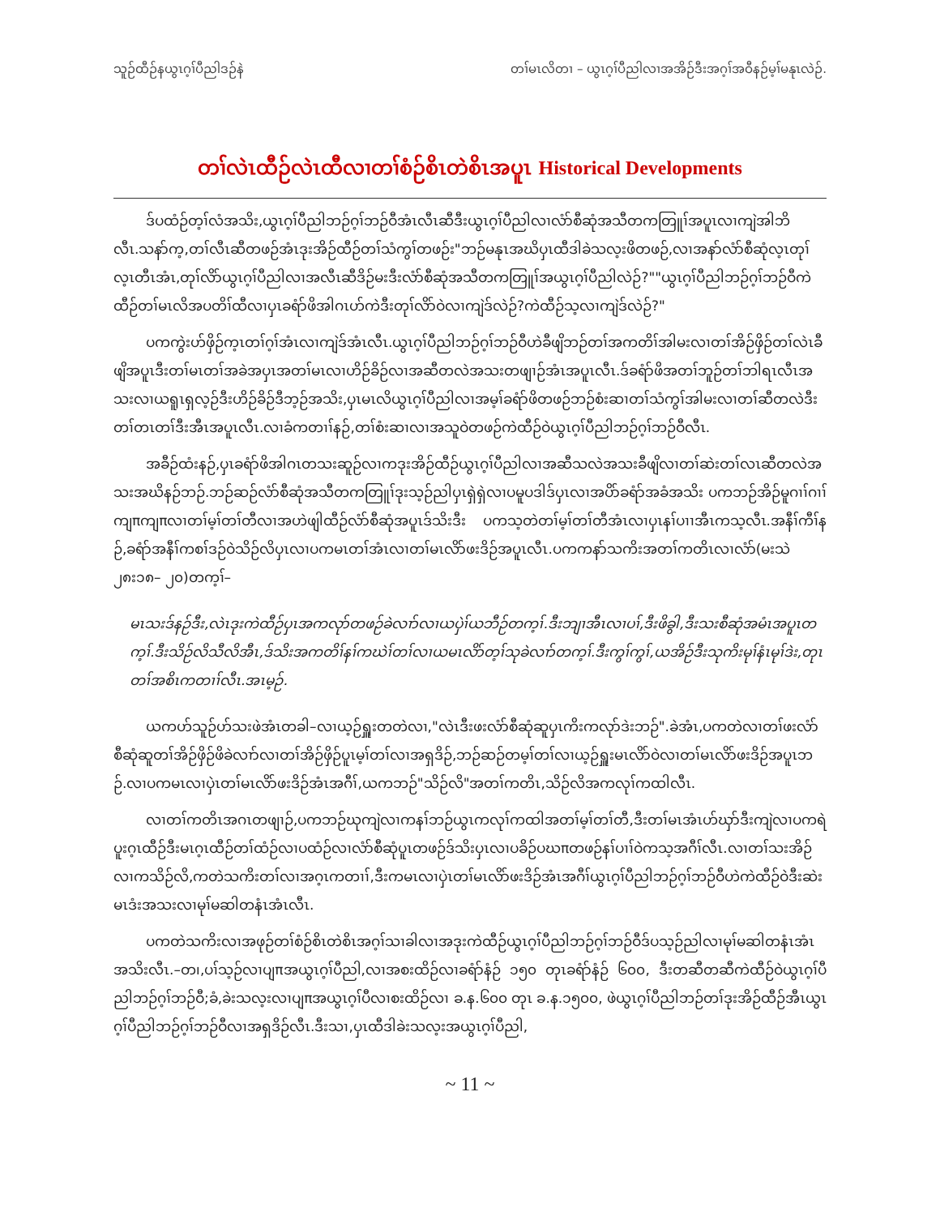သူဉ်ထီဉ်နယွၤဂ့ၢ်ပီညါဒဉ်နဲ တၢ်မၤလိတၢ – ယွၤဂ့ၢ်ပီညါလၢအအိဉ်ဒီးအဂ့ၢ်အဝီနဉ်မ့ၢ်မနုၤလဲဉ်.
တၢ်လဲၤထီဉ်လဲၤထီလၢတၢ်စံဉ်စိၤတဲစိၤအပူၤ Historical Developments
ဒ်ပထံဉ်တ့ၢ်လံအသိး,ယွၤဂ့ၢ်ပီညါဘဉ်ဂ့ၢ်ဘဉ်ဝီအံၤလီၤဆီဒီးယွၤဂ့ၢ်ပီညါလၢလံာ်စီဆုံအသီတကတြူၢ်အပူၤလၢကျဲအါဘိလီၤ.သနာ်က့,တၢ်လီၤဆီတဖဉ်အံၤဒုးအိဉ်ထီဉ်တၢ်သံကွၢ်တဖဉ်း"ဘဉ်မနုၤအဃိပှၤထီဒါခဲသလ့းဖိတဖဉ်,လၢအနာ်လံာ်စီဆုံလ့ၤတုၢ်လ့ၤတီၤအံၤ,တုၢ်လိာ်ယွၤဂ့ၢ်ပီညါလၢအလီၤဆီဒိဉ်မးဒီးလံာ်စီဆုံအသီတကတြူၢ်အယွၤဂ့ၢ်ပီညါလဲဉ်?""ယွၤဂ့ၢ်ပီညါဘဉ်ဂ့ၢ်ဘဉ်ဝီကဲထီဉ်တၢ်မၤလိအပတိၢ်ထီလၢပှၤခရံာ်ဖိအါဂၤဟ်ကဲဒီးတုၢ်လိာ်ဝဲလၢကျဲဒ်လဲဉ်?ကဲထီဉ်သ့လၢကျဲဒ်လဲဉ်?"
ပကကွဲးဟ်ဖှိဉ်က့ၤတၢ်ဂ့ၢ်အံၤလၢကျဲဒ်အံၤလီၤ.ယွၤဂ့ၢ်ပီညါဘဉ်ဂ့ၢ်ဘဉ်ဝီဟဲခီဖျိဘဉ်တၢ်အကတိၢ်အါမးလၢတၢ်အိဉ်ဖှိဉ်တၢ်လဲၤခီဖျိအပူၤဒီးတၢ်မၤတၢ်အခဲအပှၤအတၢ်မၤလၢဟိဉ်ခိဉ်လၢအဆီတလဲအသးတဖျၢဉ်အံၤအပူၤလီၤ.ဒ်ခရံာ်ဖိအတၢ်ဘူဉ်တၢ်ဘါရၤလီၤအသးလၢယရူၤရှလ့ဉ်ဒီးဟိဉ်ခိဉ်ဒီဘ့ဉ်အသိး,ပှၤမၤလိယွၤဂ့ၢ်ပီညါလၢအမ့ၢ်ခရံာ်ဖိတဖဉ်ဘဉ်စံးဆၢတၢ်သံကွၢ်အါမးလၢတၢ်ဆီတလဲဒီးတၢ်တၤတၢ်ဒီးအီၤအပူၤလီၤ.လၢခံကတၢၢ်နဉ်,တၢ်စံးဆၢလၢအသူဝဲတဖဉ်ကဲထီဉ်ဝဲယွၤဂ့ၢ်ပီညါဘဉ်ဂ့ၢ်ဘဉ်ဝီလီၤ.
အခီဉ်ထံးနဉ်,ပှၤခရံာ်ဖိအါဂၤတသးဆူဉ်လၢကဒုးအိဉ်ထီဉ်ယွၤဂ့ၢ်ပီညါလၢအဆီသလဲအသးခီဖျိလၢတၢ်ဆဲးတၢ်လၤဆီတလဲအသးအဃိနဉ်ဘဉ်.ဘဉ်ဆဉ်လံာ်စီဆုံအသီတကတြူၢ်ဒုးသ့ဉ်ညါပှၤရှဲရှဲလၢပမူပဒါဒ်ပှၤလၢအပိာ်ခရံာ်အခံအသိး ပကဘဉ်အိဉ်မူဂၢၢ်ဂၢၢ်ကျπကျπလၢတၢ်မ့ၢ်တၢ်တီလၢအဟဲဖျါထီဉ်လံာ်စီဆုံအပူၤဒ်သိးဒီး ပကသ့တဲတၢ်မ့ၢ်တၢ်တီအံၤလၢပှၤနၢ်ပၢၢအီၤကသ့လီၤ.အနီၢ်ကီၢ်နဉ်,ခရံာ်အနီၢ်ကစၢ်ဒဉ်ဝဲသိဉ်လိပှၤလၢပကမၤတၢ်အံၤလၢတၢ်မၤလိာ်ဖးဒိဉ်အပူၤလီၤ.ပကကနာ်သကိးအတၢ်ကတိၤလၢလံာ်(မးသဲ ၂၈း၁၈– ၂၀)တက့ၢ်–
မၤသးဒ်နဉ်ဒီး,လဲၤဒုးကဲထီဉ်ပှၤအကလုာ်တဖဉ်ခဲလၢာ်လၢယပှဲၢ်ယဘီဉ်တက့ၢ်.ဒီးဘျၢအီၤလၢပၢ်,ဒီးဖိခွါ,ဒီးသးစီဆုံအမံၤအပူၤတက့ၢ်.ဒီးသိဉ်လိသီလိအီၤ,ဒ်သိးအကတိၢ်နၢ်ကဃဲၢ်တၢ်လၢယမၤလိာ်တ့ၢ်သုခဲလၢာ်တက့ၢ်.ဒီးကွၢ်ကွၢ်,ယအိဉ်ဒီးသုကိးမုၢ်နံၤမုၢ်ဒဲး,တုၤတၢ်အစိၤကတၢၢ်လီၤ.အၤမ့ဉ်.
ယကဟ်သူဉ်ဟ်သးဖဲအံၤတခါ–လၢယ့ဉ်ရှူးတတဲလၢ,"လဲၤဒီးဖးလံာ်စီဆုံဆူပှၤကိးကလုာ်ဒဲးဘဉ်".ခဲအံၤ,ပကတဲလၢတၢ်ဖးလံာ်စီဆုံဆူတၢ်အိဉ်ဖှိဉ်ဖိခဲလၢာ်လၢတၢ်အိဉ်ဖှိဉ်ပူၤမ့ၢ်တၢ်လၢအရှဒိဉ်,ဘဉ်ဆဉ်တမ့ၢ်တၢ်လၢယ့ဉ်ရှူးမၤလိာ်ဝဲလၢတၢ်မၤလိာ်ဖးဒိဉ်အပူၤဘဉ်.လၢပကမၤလၢပှဲၤတၢ်မၤလိာ်ဖးဒိဉ်အံၤအဂီၢ်,ယကဘဉ်"သိဉ်လိ"အတၢ်ကတိၤ,သိဉ်လိအကလုၢ်ကထါလီၤ.
လၢတၢ်ကတိၤအဂၤတဖျၢဉ်,ပကဘဉ်ဃုကျဲလၢကနၢ်ဘဉ်ယွၤကလုၢ်ကထါအတၢ်မ့ၢ်တၢ်တီ,ဒီးတၢ်မၤအံၤဟ်ဃှာ်ဒီးကျဲလၢပကရဲပူးဂ့ၤထီဉ်ဒီးမၤဂ့ၤထီဉ်တၢ်ထံဉ်လၢပထံဉ်လၢလံာ်စီဆုံပူၤတဖဉ်ဒ်သိးပှၤလၢပခိဉ်ပဃπတဖဉ်နၢ်ပၢၢ်ဝဲကသ့အဂီၢ်လီၤ.လၢတၢ်သးအိဉ်လၢကသိဉ်လိ,ကတဲသကိးတၢ်လၢအဂ့ၤကတၢၢ်,ဒီးကမၤလၢပှဲၤတၢ်မၤလိာ်ဖးဒိဉ်အံၤအဂီၢ်ယွၤဂ့ၢ်ပီညါဘဉ်ဂ့ၢ်ဘဉ်ဝီဟဲကဲထီဉ်ဝဲဒီးဆဲးမၤဒံးအသးလၢမုၢ်မဆါတနံၤအံၤလီၤ.
ပကတဲသကိးလၢအဖုဉ်တၢ်စံဉ်စိၤတဲစိၤအဂ့ၢ်သၢခါလၢအဒုးကဲထီဉ်ယွၤဂ့ၢ်ပီညါဘဉ်ဂ့ၢ်ဘဉ်ဝီဒ်ပသ့ဉ်ညါလၢမုၢ်မဆါတနံၤအံၤအသိးလီၤ.–တ၊,ပၢ်သ့ဉ်လၢပျπအယွၤဂ့ၢ်ပီညါ,လၢအစးထိဉ်လၢခရံာ်နံဉ် ၁၅၀ တုၤခရံာ်နံဉ် ၆၀၀, ဒီးတဆီတဆီကဲထီဉ်ဝဲယွၤဂ့ၢ်ပီညါဘဉ်ဂ့ၢ်ဘဉ်ဝီ;ခံ,ခဲးသလ့းလၢပျπအယွၤဂ့ၢ်ပီလၢစးထိဉ်လၢ ခ.န.၆၀၀ တုၤ ခ.န.၁၅၀၀, ဖဲယွၤဂ့ၢ်ပီညါဘဉ်တၢ်ဒုးအိဉ်ထီဉ်အီၤယွၤဂ့ၢ်ပီညါဘဉ်ဂ့ၢ်ဘဉ်ဝီလၢအရှဒိဉ်လီၤ.ဒီးသၢ,ပှၤထီဒါခဲးသလ့းအယွၤဂ့ၢ်ပီညါ,
~ 11 ~